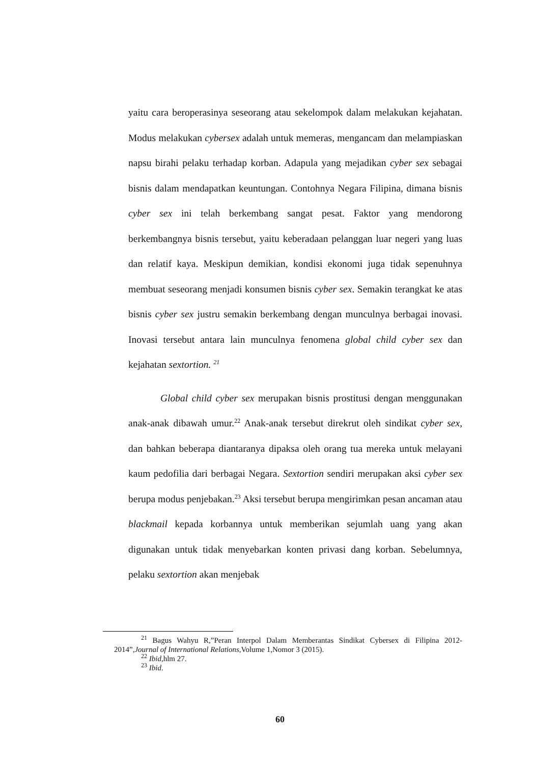yaitu cara beroperasinya seseorang atau sekelompok dalam melakukan kejahatan. Modus melakukan cybersex adalah untuk memeras, mengancam dan melampiaskan napsu birahi pelaku terhadap korban. Adapula yang mejadikan cyber sex sebagai bisnis dalam mendapatkan keuntungan. Contohnya Negara Filipina, dimana bisnis cyber sex ini telah berkembang sangat pesat. Faktor yang mendorong berkembangnya bisnis tersebut, yaitu keberadaan pelanggan luar negeri yang luas dan relatif kaya. Meskipun demikian, kondisi ekonomi juga tidak sepenuhnya membuat seseorang menjadi konsumen bisnis cyber sex. Semakin terangkat ke atas bisnis cyber sex justru semakin berkembang dengan munculnya berbagai inovasi. Inovasi tersebut antara lain munculnya fenomena global child cyber sex dan kejahatan sextortion. <sup>21</sup>
Global child cyber sex merupakan bisnis prostitusi dengan menggunakan anak-anak dibawah umur.<sup>22</sup> Anak-anak tersebut direkrut oleh sindikat cyber sex, dan bahkan beberapa diantaranya dipaksa oleh orang tua mereka untuk melayani kaum pedofilia dari berbagai Negara. Sextortion sendiri merupakan aksi cyber sex berupa modus penjebakan.<sup>23</sup> Aksi tersebut berupa mengirimkan pesan ancaman atau blackmail kepada korbannya untuk memberikan sejumlah uang yang akan digunakan untuk tidak menyebarkan konten privasi dang korban. Sebelumnya, pelaku sextortion akan menjebak
<sup>21</sup> Bagus Wahyu R,”Peran Interpol Dalam Memberantas Sindikat Cybersex di Filipina 2012-2014”,Journal of International Relations,Volume 1,Nomor 3 (2015).
<sup>22</sup> Ibid,hlm 27.
<sup>23</sup> Ibid.
60